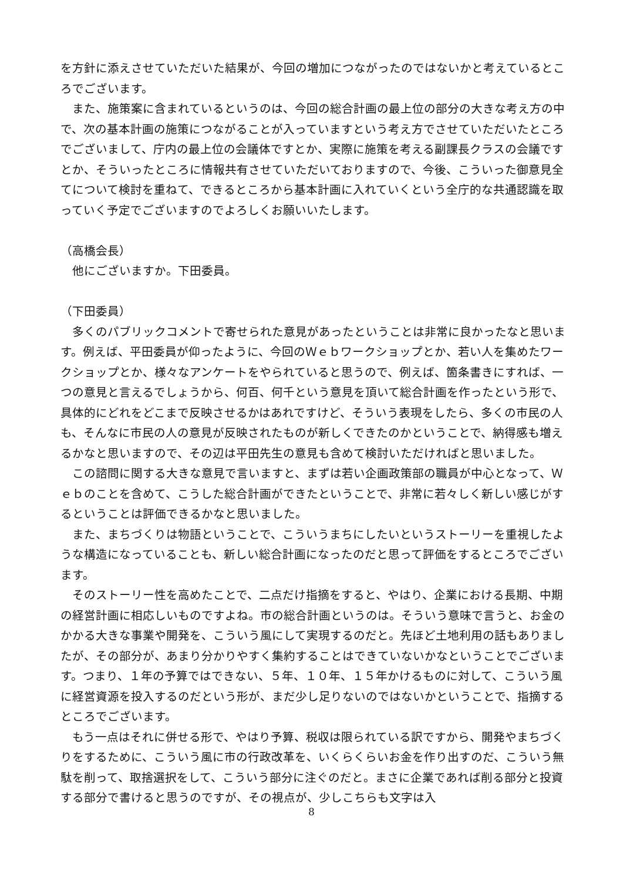を方針に添えさせていただいた結果が、今回の増加につながったのではないかと考えているところでございます。
　また、施策案に含まれているというのは、今回の総合計画の最上位の部分の大きな考え方の中で、次の基本計画の施策につながることが入っていますという考え方でさせていただいたところでございまして、庁内の最上位の会議体ですとか、実際に施策を考える副課長クラスの会議ですとか、そういったところに情報共有させていただいておりますので、今後、こういった御意見全てについて検討を重ねて、できるところから基本計画に入れていくという全庁的な共通認識を取っていく予定でございますのでよろしくお願いいたします。
（高橋会長）
　他にございますか。下田委員。
（下田委員）
　多くのパブリックコメントで寄せられた意見があったということは非常に良かったなと思います。例えば、平田委員が仰ったように、今回のＷｅｂワークショップとか、若い人を集めたワークショップとか、様々なアンケートをやられていると思うので、例えば、箇条書きにすれば、一つの意見と言えるでしょうから、何百、何千という意見を頂いて総合計画を作ったという形で、具体的にどれをどこまで反映させるかはあれですけど、そういう表現をしたら、多くの市民の人も、そんなに市民の人の意見が反映されたものが新しくできたのかということで、納得感も増えるかなと思いますので、その辺は平田先生の意見も含めて検討いただければと思いました。
　この諮問に関する大きな意見で言いますと、まずは若い企画政策部の職員が中心となって、Ｗｅｂのことを含めて、こうした総合計画ができたということで、非常に若々しく新しい感じがするということは評価できるかなと思いました。
　また、まちづくりは物語ということで、こういうまちにしたいというストーリーを重視したような構造になっていることも、新しい総合計画になったのだと思って評価をするところでございます。
　そのストーリー性を高めたことで、二点だけ指摘をすると、やはり、企業における長期、中期の経営計画に相応しいものですよね。市の総合計画というのは。そういう意味で言うと、お金のかかる大きな事業や開発を、こういう風にして実現するのだと。先ほど土地利用の話もありましたが、その部分が、あまり分かりやすく集約することはできていないかなということでございます。つまり、１年の予算ではできない、５年、１０年、１５年かけるものに対して、こういう風に経営資源を投入するのだという形が、まだ少し足りないのではないかということで、指摘するところでございます。
　もう一点はそれに併せる形で、やはり予算、税収は限られている訳ですから、開発やまちづくりをするために、こういう風に市の行政改革を、いくらくらいお金を作り出すのだ、こういう無駄を削って、取捨選択をして、こういう部分に注ぐのだと。まさに企業であれば削る部分と投資する部分で書けると思うのですが、その視点が、少しこちらも文字は入
8